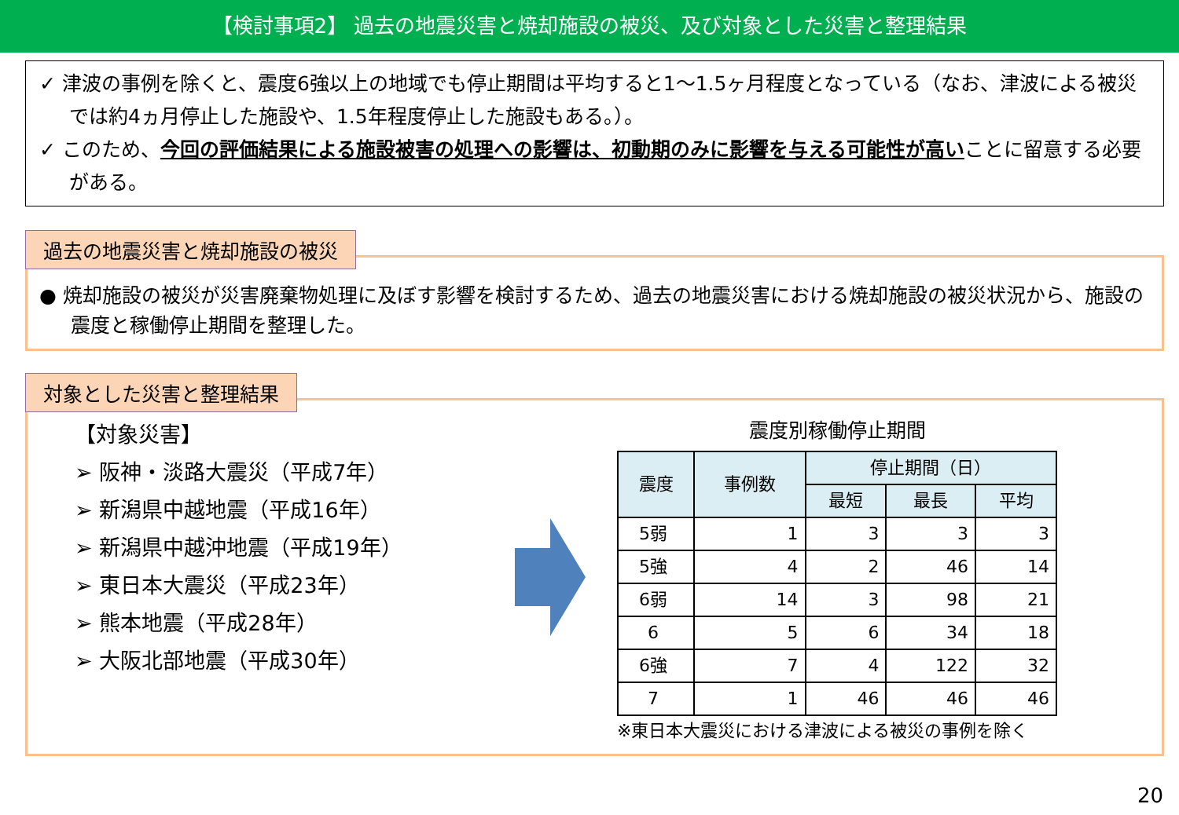【検討事項2】 過去の地震災害と焼却施設の被災、及び対象とした災害と整理結果
✓ 津波の事例を除くと、震度6強以上の地域でも停止期間は平均すると1～1.5ヶ月程度となっている（なお、津波による被災では約4ヵ月停止した施設や、1.5年程度停止した施設もある。）。
✓ このため、今回の評価結果による施設被害の処理への影響は、初動期のみに影響を与える可能性が高いことに留意する必要がある。
過去の地震災害と焼却施設の被災
● 焼却施設の被災が災害廃棄物処理に及ぼす影響を検討するため、過去の地震災害における焼却施設の被災状況から、施設の震度と稼働停止期間を整理した。
対象とした災害と整理結果
【対象災害】
➢ 阪神・淡路大震災（平成7年）
➢ 新潟県中越地震（平成16年）
➢ 新潟県中越沖地震（平成19年）
➢ 東日本大震災（平成23年）
➢ 熊本地震（平成28年）
➢ 大阪北部地震（平成30年）
震度別稼働停止期間
| 震度 | 事例数 | 停止期間（日） | | |
| --- | --- | --- | --- | --- |
| | | 最短 | 最長 | 平均 |
| 5弱 | 1 | 3 | 3 | 3 |
| 5強 | 4 | 2 | 46 | 14 |
| 6弱 | 14 | 3 | 98 | 21 |
| 6 | 5 | 6 | 34 | 18 |
| 6強 | 7 | 4 | 122 | 32 |
| 7 | 1 | 46 | 46 | 46 |
※東日本大震災における津波による被災の事例を除く
20